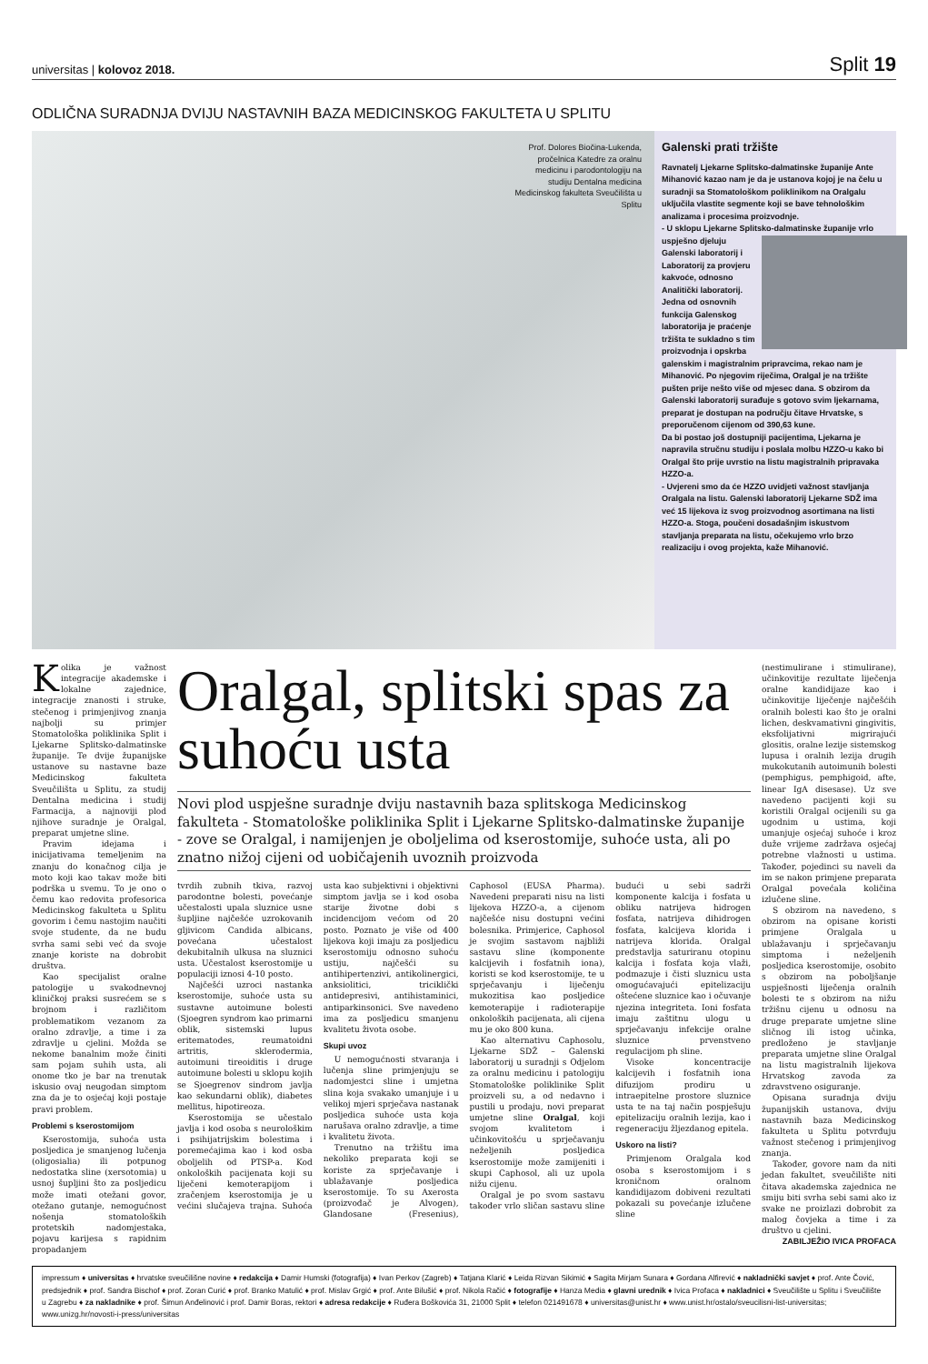universitas | kolovoz 2018. Split 19
ODLIČNA SURADNJA DVIJU NASTAVNIH BAZA MEDICINSKOG FAKULTETA U SPLITU
Prof. Dolores Biočina-Lukenda, pročelnica Katedre za oralnu medicinu i parodontologiju na studiju Dentalna medicina Medicinskog fakulteta Sveučilišta u Splitu
Galenski prati tržište
Ravnatelj Ljekarne Splitsko-dalmatinske županije Ante Mihanović kazao nam je da je ustanova kojoj je na čelu u suradnji sa Stomatološkom poliklinikom na Oralgalu uključila vlastite segmente koji se bave tehnološkim analizama i procesima proizvodnje.
- U sklopu Ljekarne Splitsko-dalmatinske županije vrlo uspješno djeluju Galenski laboratorij i Laboratorij za provjeru kakvoće, odnosno Analitički laboratorij. Jedna od osnovnih funkcija Galenskog laboratorija je praćenje tržišta te sukladno s tim proizvodnja i opskrba galenskim i magistralnim pripravcima, rekao nam je Mihanović. Po njegovim riječima, Oralgal je na tržište pušten prije nešto više od mjesec dana. S obzirom da Galenski laboratorij surađuje s gotovo svim ljekarnama, preparat je dostupan na području čitave Hrvatske, s preporučenom cijenom od 390,63 kune.
Da bi postao još dostupniji pacijentima, Ljekarna je napravila stručnu studiju i poslala molbu HZZO-u kako bi Oralgal što prije uvrstio na listu magistralnih pripravaka HZZO-a.
- Uvjereni smo da će HZZO uvidjeti važnost stavljanja Oralgala na listu. Galenski laboratorij Ljekarne SDŽ ima već 15 lijekova iz svog proizvodnog asortimana na listi HZZO-a. Stoga, poučeni dosadašnjim iskustvom stavljanja preparata na listu, očekujemo vrlo brzo realizaciju i ovog projekta, kaže Mihanović.
Kolika je važnost integracije akademske i lokalne zajednice, integracije znanosti i struke, stečenog i primjenjivog znanja najbolji su primjer Stomatološka poliklinika Split i Ljekarne Splitsko-dalmatinske županije. Te dvije županijske ustanove su nastavne baze Medicinskog fakulteta Sveučilišta u Splitu, za studij Dentalna medicina i studij Farmacija, a najnoviji plod njihove suradnje je Oralgal, preparat umjetne sline.
Pravim idejama i inicijativama temeljenim na znanju do konačnog cilja je moto koji kao takav može biti podrška u svemu. To je ono o čemu kao redovita profesorica Medicinskog fakulteta u Splitu govorim i čemu nastojim naučiti svoje studente, da ne budu svrha sami sebi već da svoje znanje koriste na dobrobit društva.
Kao specijalist oralne patologije u svakodnevnoj kliničkoj praksi susrećem se s brojnom i različitom problematikom vezanom za oralno zdravlje, a time i za zdravlje u cjelini. Možda se nekome banalnim može činiti sam pojam suhih usta, ali onome tko je bar na trenutak iskusio ovaj neugodan simptom zna da je to osjećaj koji postaje pravi problem.
Problemi s kserostomijom
Kserostomija, suhoća usta posljedica je smanjenog lučenja (oligosialia) ili potpunog nedostatka sline (xersotomia) u usnoj šupljini što za posljedicu može imati otežani govor, otežano gutanje, nemogućnost nošenja stomatoloških protetskih nadomjestaka, pojavu karijesa s rapidnim propadanjem
Oralgal, splitski spas za suhoću usta
Novi plod uspješne suradnje dviju nastavnih baza splitskoga Medicinskog fakulteta - Stomatološke poliklinika Split i Ljekarne Splitsko-dalmatinske županije - zove se Oralgal, i namijenjen je oboljelima od kserostomije, suhoće usta, ali po znatno nižoj cijeni od uobičajenih uvoznih proizvoda
tvrdih zubnih tkiva, razvoj parodontne bolesti, povećanje učestalosti upala sluznice usne šupljine najčešće uzrokovanih gljivicom Candida albicans, povećana učestalost dekubitalnih ulkusa na sluznici usta. Učestalost kserostomije u populaciji iznosi 4-10 posto.
Najčešći uzroci nastanka kserostomije, suhoće usta su sustavne autoimune bolesti (Sjoegren syndrom kao primarni oblik, sistemski lupus eritematodes, reumatoidni artritis, sklerodermia, autoimuni tireoiditis i druge autoimune bolesti u sklopu kojih se Sjoegrenov sindrom javlja kao sekundarni oblik), diabetes mellitus, hipotireoza.
Kserostomija se učestalo javlja i kod osoba s neurološkim i psihijatrijskim bolestima i poremećajima kao i kod osba oboljelih od PTSP-a. Kod onkoloških pacijenata koji su liječeni kemoterapijom i zračenjem kserostomija je u većini slučajeva trajna. Suhoća usta kao subjektivni i objektivni simptom javlja se i kod osoba starije životne dobi s incidencijom većom od 20 posto. Poznato je više od 400 lijekova koji imaju za posljedicu kserostomiju odnosno suhoću ustiju, najčešći su antihipertenzivi, antikolinergici, anksiolitici, triciklički antidepresivi, antihistaminici, antiparkinsonici. Sve navedeno ima za posljedicu smanjenu kvalitetu života osobe.
Skupi uvoz
U nemogućnosti stvaranja i lučenja sline primjenjuju se nadomjestci sline i umjetna slina koja svakako umanjuje i u velikoj mjeri sprječava nastanak posljedica suhoće usta koja narušava oralno zdravlje, a time i kvalitetu života.
Trenutno na tržištu ima nekoliko preparata koji se koriste za sprječavanje i ublažavanje posljedica kserostomije. To su Axerosta (proizvođač je Alvogen), Glandosane (Fresenius), Caphosol (EUSA Pharma). Navedeni preparati nisu na listi lijekova HZZO-a, a cijenom najčešće nisu dostupni većini bolesnika. Primjerice, Caphosol je svojim sastavom najbliži sastavu sline (komponente kalcijevih i fosfatnih iona), koristi se kod kserostomije, te u sprječavanju i liječenju mukozitisa kao posljedice kemoterapije i radioterapije onkoloških pacijenata, ali cijena mu je oko 800 kuna.
Kao alternativu Caphosolu, Ljekarne SDŽ – Galenski laboratorij u suradnji s Odjelom za oralnu medicinu i patologiju Stomatološke poliklinike Split proizveli su, a od nedavno i pustili u prodaju, novi preparat umjetne sline Oralgal, koji svojom kvalitetom i učinkovitošću u sprječavanju neželjenih posljedica kserostomije može zamijeniti i skupi Caphosol, ali uz upola nižu cijenu.
Oralgal je po svom sastavu također vrlo sličan sastavu sline budući u sebi sadrži komponente kalcija i fosfata u obliku natrijeva hidrogen fosfata, natrijeva dihidrogen fosfata, kalcijeva klorida i natrijeva klorida. Oralgal predstavlja saturiranu otopinu kalcija i fosfata koja vlaži, podmazuje i čisti sluznicu usta omogućavajući epitelizaciju oštećene sluznice kao i očuvanje njezina integriteta. Ioni fosfata imaju zaštitnu ulogu u sprječavanju infekcije oralne sluznice prvenstveno regulacijom ph sline.
Visoke koncentracije kalcijevih i fosfatnih iona difuzijom prodiru u intraepitelne prostore sluznice usta te na taj način pospješuju epitelizaciju oralnih lezija, kao i regeneraciju žljezdanog epitela.
Uskoro na listi?
Primjenom Oralgala kod osoba s kserostomijom i s kroničnom oralnom kandidijazom dobiveni rezultati pokazali su povećanje izlučene sline
(nestimulirane i stimulirane), učinkovitije rezultate liječenja oralne kandidijaze kao i učinkovitije liječenje najčešćih oralnih bolesti kao što je oralni lichen, deskvamativni gingivitis, eksfolijativni migrirajući glositis, oralne lezije sistemskog lupusa i oralnih lezija drugih mukokutanih autoimunih bolesti (pemphigus, pemphigoid, afte, linear IgA disesase). Uz sve navedeno pacijenti koji su koristili Oralgal ocijenili su ga ugodnim u ustima, koji umanjuje osjećaj suhoće i kroz duže vrijeme zadržava osjećaj potrebne vlažnosti u ustima. Također, pojedinci su naveli da im se nakon primjene preparata Oralgal povećala količina izlučene sline.
S obzirom na navedeno, s obzirom na opisane koristi primjene Oralgala u ublažavanju i sprječavanju simptoma i neželjenih posljedica kserostomije, osobito s obzirom na poboljšanje uspješnosti liječenja oralnih bolesti te s obzirom na nižu tržišnu cijenu u odnosu na druge preparate umjetne sline sličnog ili istog učinka, predloženo je stavljanje preparata umjetne sline Oralgal na listu magistralnih lijekova Hrvatskog zavoda za zdravstveno osiguranje.
Opisana suradnja dviju županijskih ustanova, dviju nastavnih baza Medicinskog fakulteta u Splitu potvrđuju važnost stečenog i primjenjivog znanja.
Također, govore nam da niti jedan fakultet, sveučilište niti čitava akademska zajednica ne smiju biti svrha sebi sami ako iz svake ne proizlazi dobrobit za malog čovjeka a time i za društvo u cjelini.
ZABILJEŽIO IVICA PROFACA
impressum ♦ universitas ♦ hrvatske sveučilišne novine ♦ redakcija ♦ Damir Humski (fotografija) ♦ Ivan Perkov (Zagreb) ♦ Tatjana Klarić ♦ Leida Rizvan Sikimić ♦ Sagita Mirjam Sunara ♦ Gordana Alfirević ♦ nakladnički savjet ♦ prof. Ante Čović, predsjednik ♦ prof. Sandra Bischof ♦ prof. Zoran Curić ♦ prof. Branko Matulić ♦ prof. Mislav Grgić ♦ prof. Ante Bilušić ♦ prof. Nikola Račić ♦ fotografije ♦ Hanza Media ♦ glavni urednik ♦ Ivica Profaca ♦ nakladnici ♦ Sveučilište u Splitu i Sveučilište u Zagrebu ♦ za nakladnike ♦ prof. Šimun Anđelinović i prof. Damir Boras, rektori ♦ adresa redakcije ♦ Ruđera Boškovića 31, 21000 Split ♦ telefon 021491678 ♦ universitas@unist.hr ♦ www.unist.hr/ostalo/sveucilisni-list-universitas; www.unizg.hr/novosti-i-press/universitas